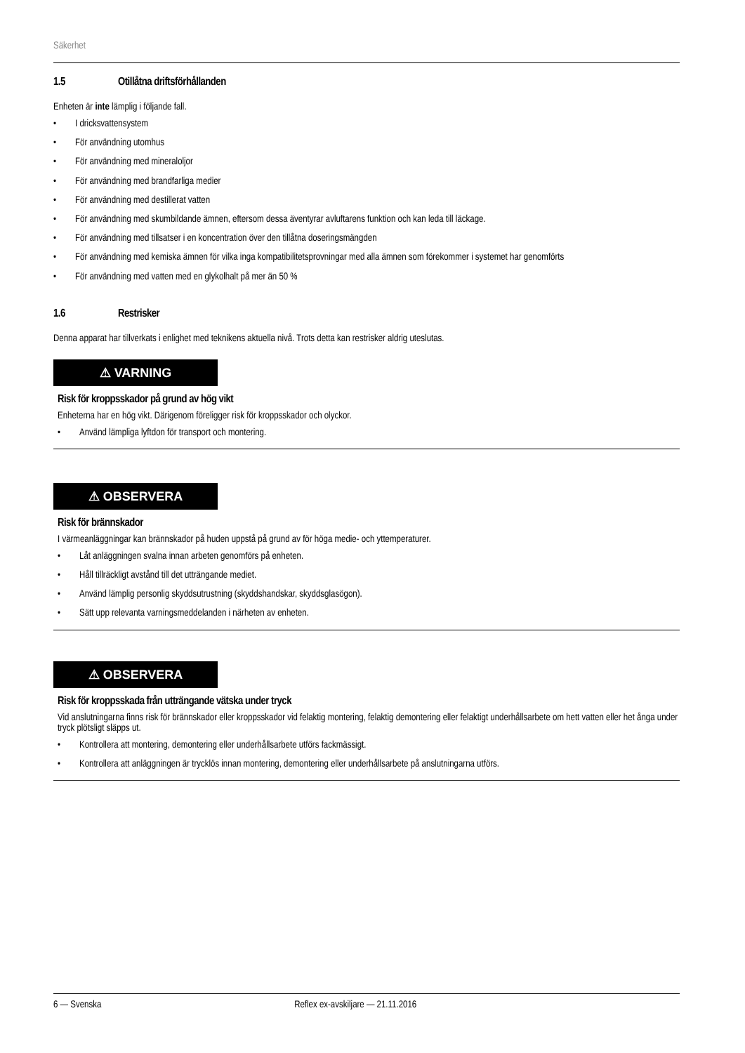Säkerhet
1.5 Otillåtna driftsförhållanden
Enheten är inte lämplig i följande fall.
• I dricksvattensystem
• För användning utomhus
• För användning med mineraloljor
• För användning med brandfarliga medier
• För användning med destillerat vatten
• För användning med skumbildande ämnen, eftersom dessa äventyrar avluftarens funktion och kan leda till läckage.
• För användning med tillsatser i en koncentration över den tillåtna doseringsmängden
• För användning med kemiska ämnen för vilka inga kompatibilitetsprovningar med alla ämnen som förekommer i systemet har genomförts
• För användning med vatten med en glykolhalt på mer än 50 %
1.6 Restrisker
Denna apparat har tillverkats i enlighet med teknikens aktuella nivå. Trots detta kan restrisker aldrig uteslutas.
⚠ VARNING
Risk för kroppsskador på grund av hög vikt
Enheterna har en hög vikt. Därigenom föreligger risk för kroppsskador och olyckor.
• Använd lämpliga lyftdon för transport och montering.
⚠ OBSERVERA
Risk för brännskador
I värmeanläggningar kan brännskador på huden uppstå på grund av för höga medie- och yttemperaturer.
• Låt anläggningen svalna innan arbeten genomförs på enheten.
• Håll tillräckligt avstånd till det utträngande mediet.
• Använd lämplig personlig skyddsutrustning (skyddshandskar, skyddsglasögon).
• Sätt upp relevanta varningsmeddelanden i närheten av enheten.
⚠ OBSERVERA
Risk för kroppsskada från utträngande vätska under tryck
Vid anslutningarna finns risk för brännskador eller kroppsskador vid felaktig montering, felaktig demontering eller felaktigt underhållsarbete om hett vatten eller het ånga under tryck plötsligt släpps ut.
• Kontrollera att montering, demontering eller underhållsarbete utförs fackmässigt.
• Kontrollera att anläggningen är trycklös innan montering, demontering eller underhållsarbete på anslutningarna utförs.
6 — Svenska Reflex ex-avskiljare — 21.11.2016